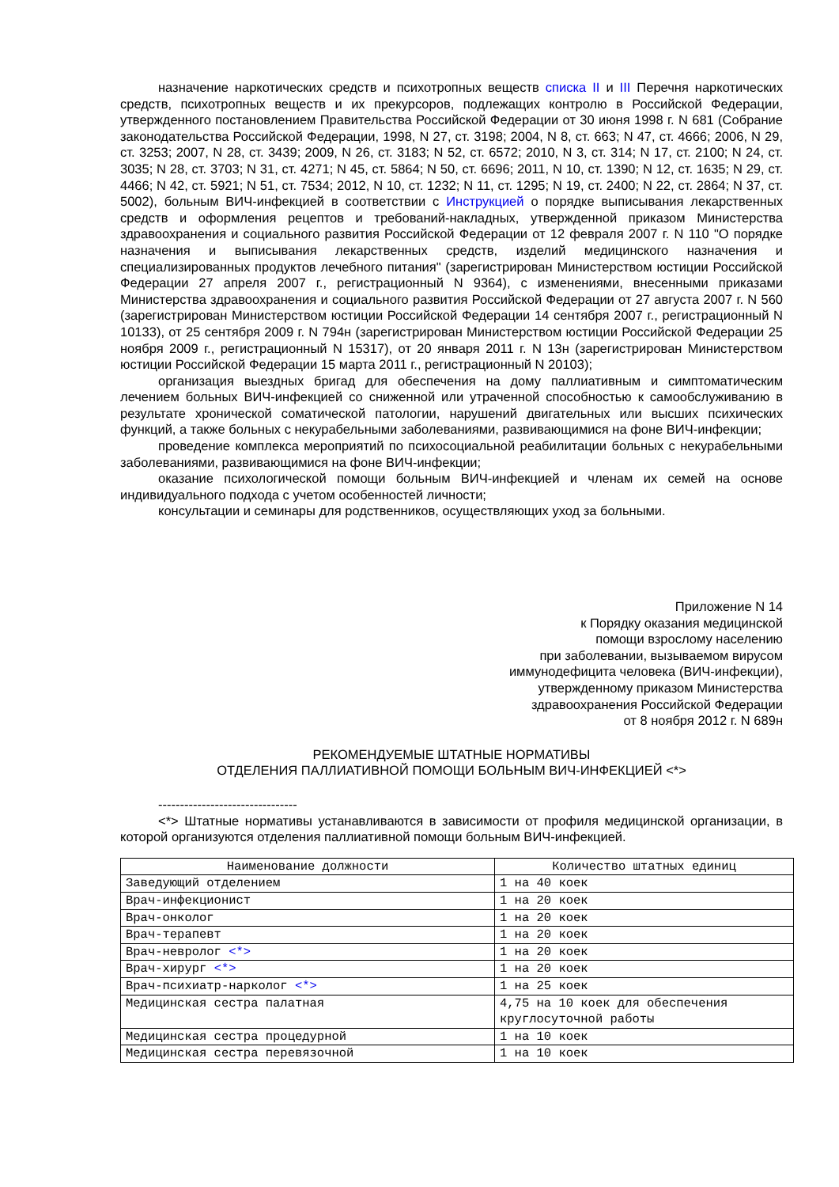назначение наркотических средств и психотропных веществ списка II и III Перечня наркотических средств, психотропных веществ и их прекурсоров, подлежащих контролю в Российской Федерации, утвержденного постановлением Правительства Российской Федерации от 30 июня 1998 г. N 681 (Собрание законодательства Российской Федерации, 1998, N 27, ст. 3198; 2004, N 8, ст. 663; N 47, ст. 4666; 2006, N 29, ст. 3253; 2007, N 28, ст. 3439; 2009, N 26, ст. 3183; N 52, ст. 6572; 2010, N 3, ст. 314; N 17, ст. 2100; N 24, ст. 3035; N 28, ст. 3703; N 31, ст. 4271; N 45, ст. 5864; N 50, ст. 6696; 2011, N 10, ст. 1390; N 12, ст. 1635; N 29, ст. 4466; N 42, ст. 5921; N 51, ст. 7534; 2012, N 10, ст. 1232; N 11, ст. 1295; N 19, ст. 2400; N 22, ст. 2864; N 37, ст. 5002), больным ВИЧ-инфекцией в соответствии с Инструкцией о порядке выписывания лекарственных средств и оформления рецептов и требований-накладных, утвержденной приказом Министерства здравоохранения и социального развития Российской Федерации от 12 февраля 2007 г. N 110 "О порядке назначения и выписывания лекарственных средств, изделий медицинского назначения и специализированных продуктов лечебного питания" (зарегистрирован Министерством юстиции Российской Федерации 27 апреля 2007 г., регистрационный N 9364), с изменениями, внесенными приказами Министерства здравоохранения и социального развития Российской Федерации от 27 августа 2007 г. N 560 (зарегистрирован Министерством юстиции Российской Федерации 14 сентября 2007 г., регистрационный N 10133), от 25 сентября 2009 г. N 794н (зарегистрирован Министерством юстиции Российской Федерации 25 ноября 2009 г., регистрационный N 15317), от 20 января 2011 г. N 13н (зарегистрирован Министерством юстиции Российской Федерации 15 марта 2011 г., регистрационный N 20103);
организация выездных бригад для обеспечения на дому паллиативным и симптоматическим лечением больных ВИЧ-инфекцией со сниженной или утраченной способностью к самообслуживанию в результате хронической соматической патологии, нарушений двигательных или высших психических функций, а также больных с некурабельными заболеваниями, развивающимися на фоне ВИЧ-инфекции;
проведение комплекса мероприятий по психосоциальной реабилитации больных с некурабельными заболеваниями, развивающимися на фоне ВИЧ-инфекции;
оказание психологической помощи больным ВИЧ-инфекцией и членам их семей на основе индивидуального подхода с учетом особенностей личности;
консультации и семинары для родственников, осуществляющих уход за больными.
Приложение N 14
к Порядку оказания медицинской
помощи взрослому населению
при заболевании, вызываемом вирусом
иммунодефицита человека (ВИЧ-инфекции),
утвержденному приказом Министерства
здравоохранения Российской Федерации
от 8 ноября 2012 г. N 689н
РЕКОМЕНДУЕМЫЕ ШТАТНЫЕ НОРМАТИВЫ
ОТДЕЛЕНИЯ ПАЛЛИАТИВНОЙ ПОМОЩИ БОЛЬНЫМ ВИЧ-ИНФЕКЦИЕЙ <*>
--------------------------------
<*> Штатные нормативы устанавливаются в зависимости от профиля медицинской организации, в которой организуются отделения паллиативной помощи больным ВИЧ-инфекцией.
| Наименование должности | Количество штатных единиц |
| --- | --- |
| Заведующий отделением | 1 на 40 коек |
| Врач-инфекционист | 1 на 20 коек |
| Врач-онколог | 1 на 20 коек |
| Врач-терапевт | 1 на 20 коек |
| Врач-невролог <*> | 1 на 20 коек |
| Врач-хирург <*> | 1 на 20 коек |
| Врач-психиатр-нарколог <*> | 1 на 25 коек |
| Медицинская сестра палатная | 4,75 на 10 коек для обеспечения круглосуточной работы |
| Медицинская сестра процедурной | 1 на 10 коек |
| Медицинская сестра перевязочной | 1 на 10 коек |